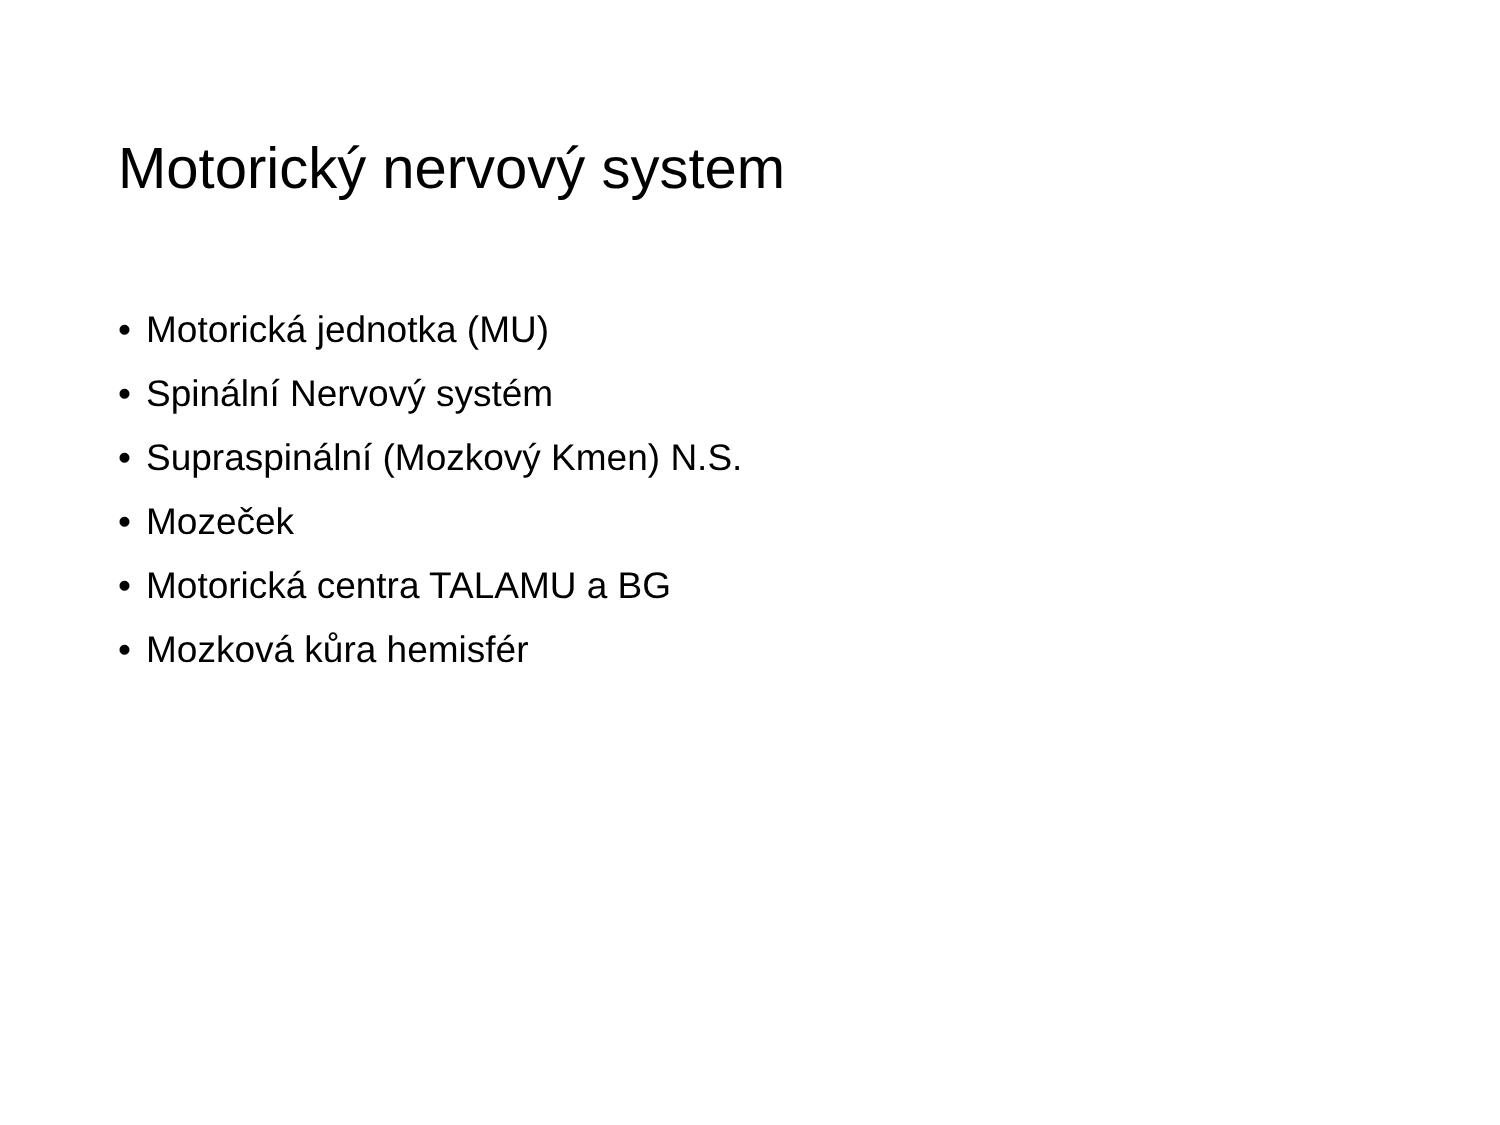Motorický nervový system
• Motorická jednotka (MU)
• Spinální Nervový systém
• Supraspinální (Mozkový Kmen) N.S.
• Mozeček
• Motorická centra TALAMU a BG
• Mozková kůra hemisfér